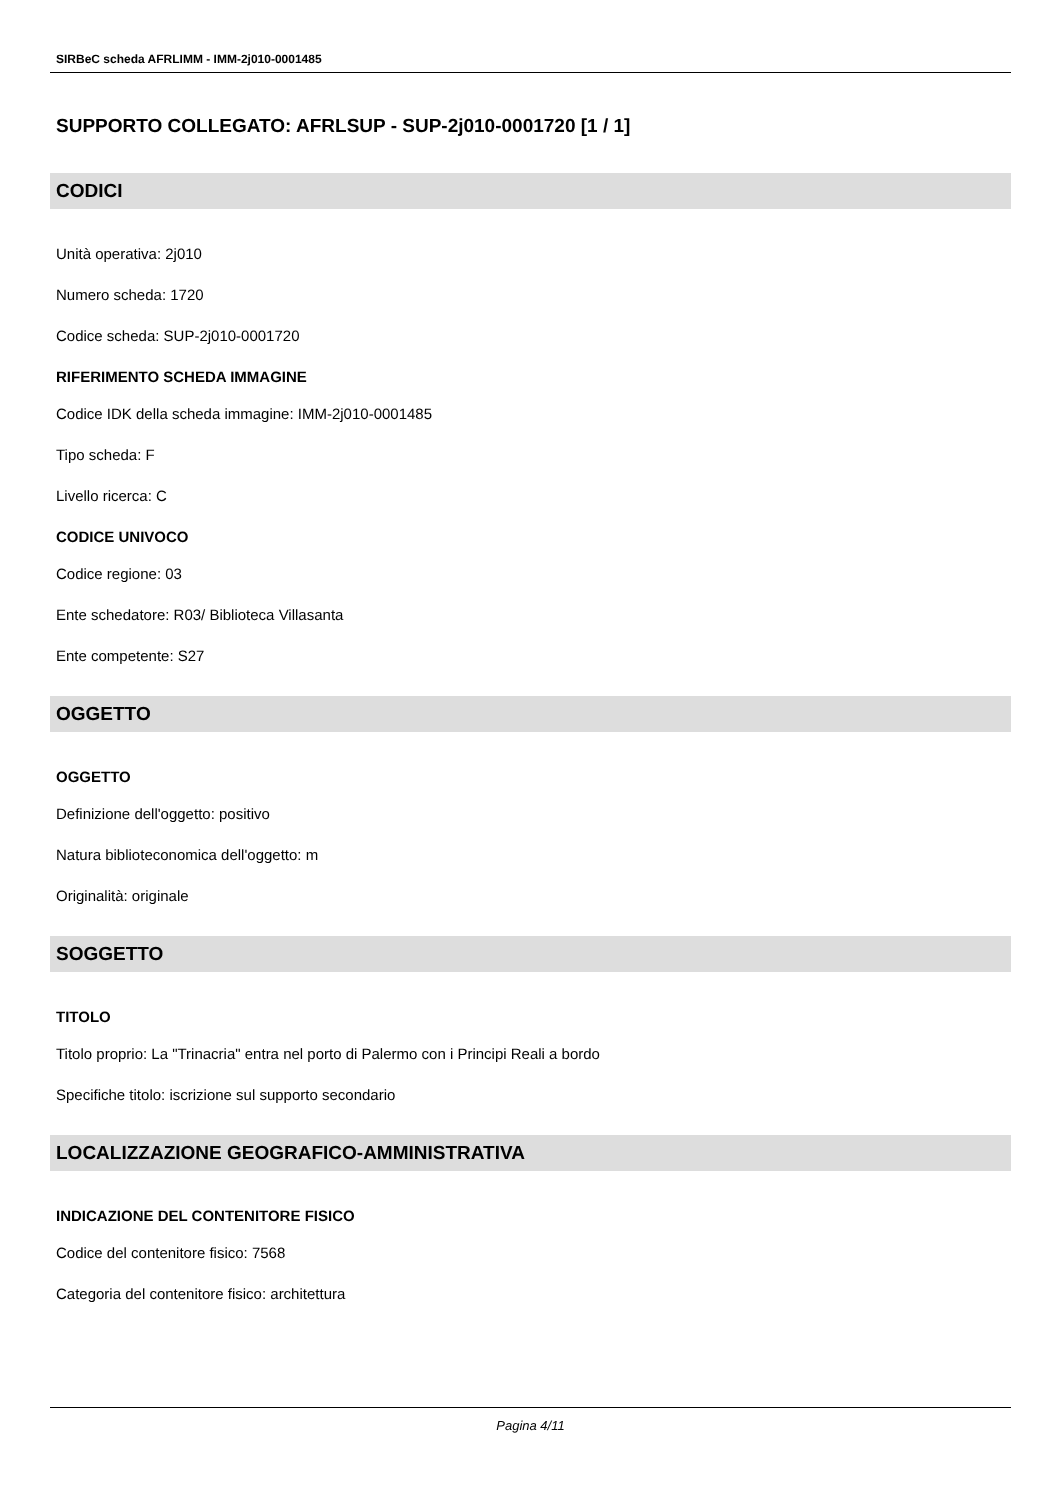SIRBeC scheda AFRLIMM - IMM-2j010-0001485
SUPPORTO COLLEGATO: AFRLSUP - SUP-2j010-0001720 [1 / 1]
CODICI
Unità operativa: 2j010
Numero scheda: 1720
Codice scheda: SUP-2j010-0001720
RIFERIMENTO SCHEDA IMMAGINE
Codice IDK della scheda immagine: IMM-2j010-0001485
Tipo scheda: F
Livello ricerca: C
CODICE UNIVOCO
Codice regione: 03
Ente schedatore: R03/ Biblioteca Villasanta
Ente competente: S27
OGGETTO
OGGETTO
Definizione dell'oggetto: positivo
Natura biblioteconomica dell'oggetto: m
Originalità: originale
SOGGETTO
TITOLO
Titolo proprio: La "Trinacria" entra nel porto di Palermo con i Principi Reali a bordo
Specifiche titolo: iscrizione sul supporto secondario
LOCALIZZAZIONE GEOGRAFICO-AMMINISTRATIVA
INDICAZIONE DEL CONTENITORE FISICO
Codice del contenitore fisico: 7568
Categoria del contenitore fisico: architettura
Pagina 4/11